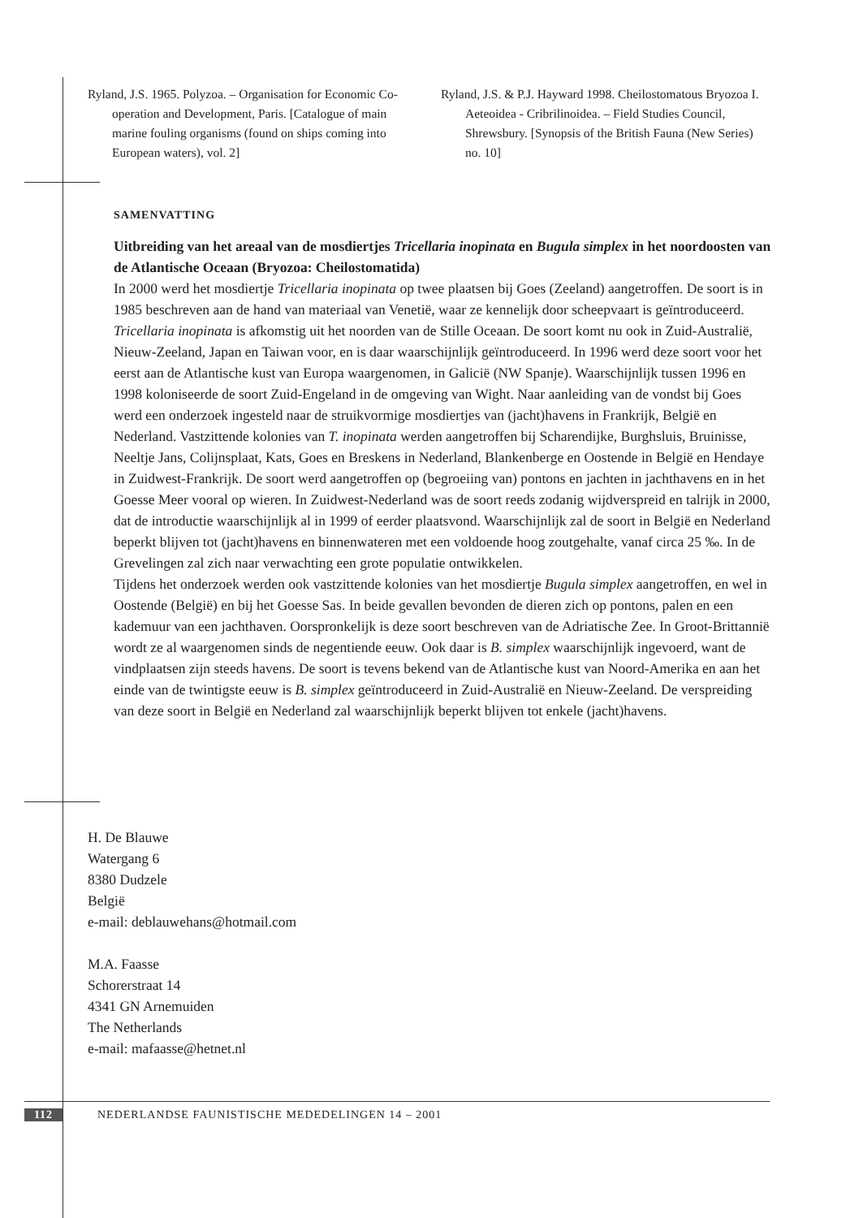Ryland, J.S. 1965. Polyzoa. – Organisation for Economic Co-operation and Development, Paris. [Catalogue of main marine fouling organisms (found on ships coming into European waters), vol. 2]
Ryland, J.S. & P.J. Hayward 1998. Cheilostomatous Bryozoa I. Aeteoidea - Cribrilinoidea. – Field Studies Council, Shrewsbury. [Synopsis of the British Fauna (New Series) no. 10]
SAMENVATTING
Uitbreiding van het areaal van de mosdiertjes Tricellaria inopinata en Bugula simplex in het noordoosten van de Atlantische Oceaan (Bryozoa: Cheilostomatida)
In 2000 werd het mosdiertje Tricellaria inopinata op twee plaatsen bij Goes (Zeeland) aangetroffen. De soort is in 1985 beschreven aan de hand van materiaal van Venetië, waar ze kennelijk door scheepvaart is geïntroduceerd. Tricellaria inopinata is afkomstig uit het noorden van de Stille Oceaan. De soort komt nu ook in Zuid-Australië, Nieuw-Zeeland, Japan en Taiwan voor, en is daar waarschijnlijk geïntroduceerd. In 1996 werd deze soort voor het eerst aan de Atlantische kust van Europa waargenomen, in Galicië (NW Spanje). Waarschijnlijk tussen 1996 en 1998 koloniseerde de soort Zuid-Engeland in de omgeving van Wight. Naar aanleiding van de vondst bij Goes werd een onderzoek ingesteld naar de struikvormige mosdiertjes van (jacht)havens in Frankrijk, België en Nederland. Vastzittende kolonies van T. inopinata werden aangetroffen bij Scharendijke, Burghsluis, Bruinisse, Neeltje Jans, Colijnsplaat, Kats, Goes en Breskens in Nederland, Blankenberge en Oostende in België en Hendaye in Zuidwest-Frankrijk. De soort werd aangetroffen op (begroeiing van) pontons en jachten in jachthavens en in het Goesse Meer vooral op wieren. In Zuidwest-Nederland was de soort reeds zodanig wijdverspreid en talrijk in 2000, dat de introductie waarschijnlijk al in 1999 of eerder plaatsvond. Waarschijnlijk zal de soort in België en Nederland beperkt blijven tot (jacht)havens en binnenwateren met een voldoende hoog zoutgehalte, vanaf circa 25 ‰. In de Grevelingen zal zich naar verwachting een grote populatie ontwikkelen.
Tijdens het onderzoek werden ook vastzittende kolonies van het mosdiertje Bugula simplex aangetroffen, en wel in Oostende (België) en bij het Goesse Sas. In beide gevallen bevonden de dieren zich op pontons, palen en een kademuur van een jachthaven. Oorspronkelijk is deze soort beschreven van de Adriatische Zee. In Groot-Brittannië wordt ze al waargenomen sinds de negentiende eeuw. Ook daar is B. simplex waarschijnlijk ingevoerd, want de vindplaatsen zijn steeds havens. De soort is tevens bekend van de Atlantische kust van Noord-Amerika en aan het einde van de twintigste eeuw is B. simplex geïntroduceerd in Zuid-Australië en Nieuw-Zeeland. De verspreiding van deze soort in België en Nederland zal waarschijnlijk beperkt blijven tot enkele (jacht)havens.
H. De Blauwe
Watergang 6
8380 Dudzele
België
e-mail: deblauwehans@hotmail.com
M.A. Faasse
Schorerstraat 14
4341 GN Arnemuiden
The Netherlands
e-mail: mafaasse@hetnet.nl
112 NEDERLANDSE FAUNISTISCHE MEDEDELINGEN 14 – 2001